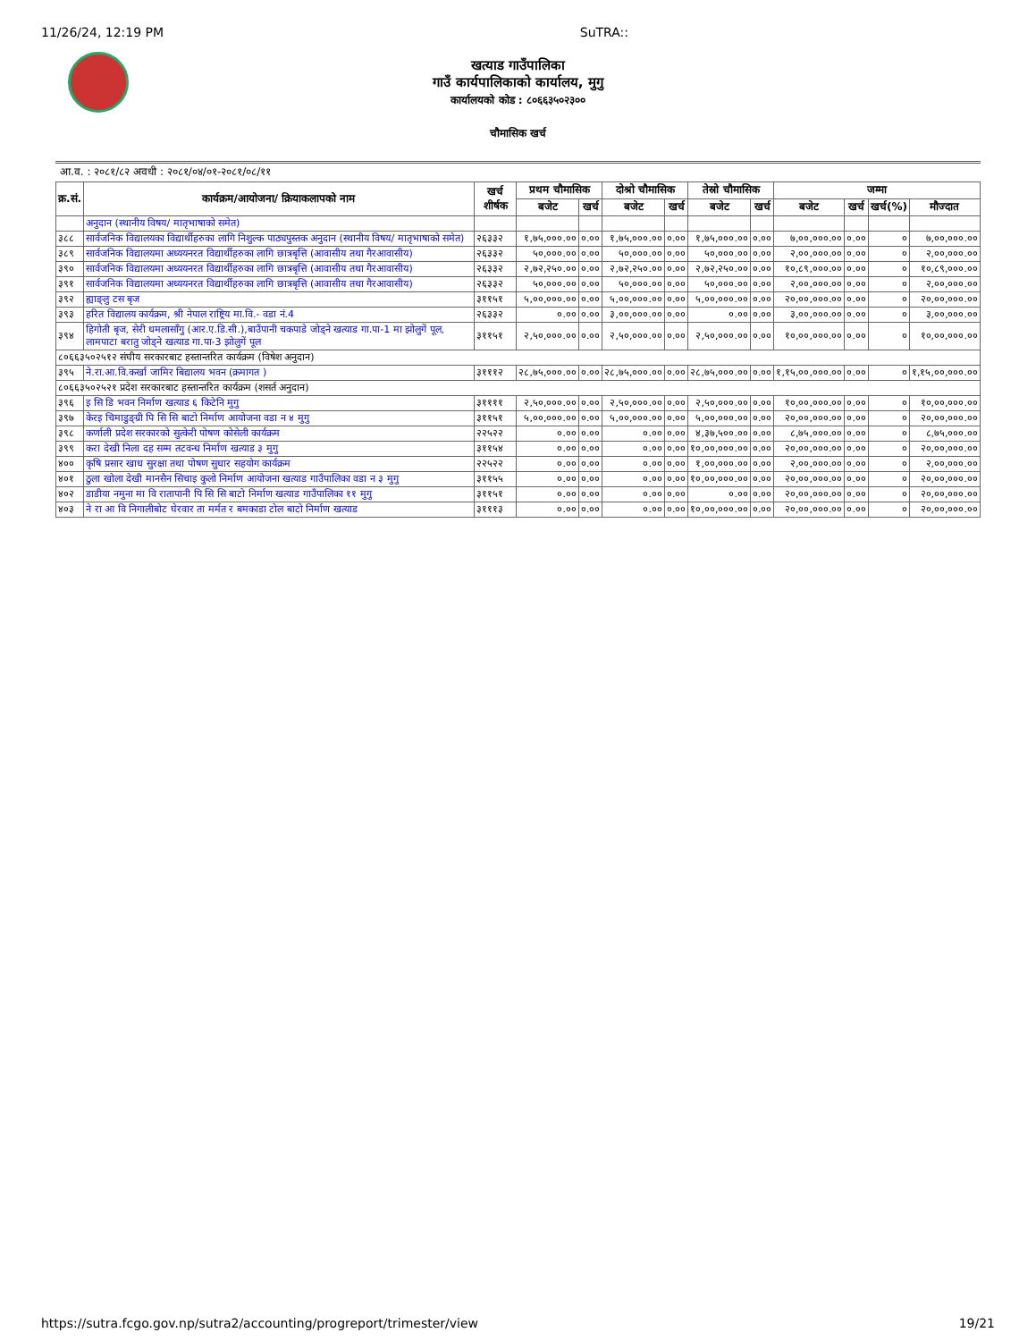11/26/24, 12:19 PM SuTRA::
खत्याड गाउँपालिका
गाउँ कार्यपालिकाको कार्यालय, मुगु
कार्यालयको कोड : ८०६६३५०२३००
चौमासिक खर्च
आ.व. : २०८१/८२ अवधी : २०८१/०४/०१-२०८१/०८/११
| क्र.सं. | कार्यक्रम/आयोजना/ क्रियाकलापको नाम | खर्च शीर्षक | प्रथम चौमासिक | | दोश्रो चौमासिक | | तेस्रो चौमासिक | | जम्मा | | | |
| --- | --- | --- | --- | --- | --- | --- | --- | --- | --- | --- | --- | --- |
| | | | बजेट | खर्च | बजेट | खर्च | बजेट | खर्च | बजेट | खर्च | खर्च(%) | मौज्दात |
| | अनुदान (स्थानीय विषय/ मातृभाषाको समेत) | | | | | | | | | | | |
| ३८८ | सार्वजनिक विद्यालयका विद्यार्थीहरुका लागि निशुल्क पाठ्यपुस्तक अनुदान (स्थानीय विषय/ मातृभाषाको समेत) | २६३३२ | १,७५,०००.०० | ०.०० | १,७५,०००.०० | ०.०० | १,७५,०००.०० | ०.०० | ७,००,०००.०० | ०.०० | ० | ७,००,०००.०० |
| ३८९ | सार्वजनिक विद्यालयमा अध्ययनरत विद्यार्थीहरुका लागि छात्रबृत्ति (आवासीय तथा गैरआवासीय) | २६३३२ | ५०,०००.०० | ०.०० | ५०,०००.०० | ०.०० | ५०,०००.०० | ०.०० | २,००,०००.०० | ०.०० | ० | २,००,०००.०० |
| ३९० | सार्वजनिक विद्यालयमा अध्ययनरत विद्यार्थीहरुका लागि छात्रबृत्ति (आवासीय तथा गैरआवासीय) | २६३३२ | २,७२,२५०.०० | ०.०० | २,७२,२५०.०० | ०.०० | २,७२,२५०.०० | ०.०० | १०,८९,०००.०० | ०.०० | ० | १०,८९,०००.०० |
| ३९१ | सार्वजनिक विद्यालयमा अध्ययनरत विद्यार्थीहरुका लागि छात्रबृत्ति (आवासीय तथा गैरआवासीय) | २६३३२ | ५०,०००.०० | ०.०० | ५०,०००.०० | ०.०० | ५०,०००.०० | ०.०० | २,००,०००.०० | ०.०० | ० | २,००,०००.०० |
| ३९२ | ह्याङ्लु टस बृज | ३११५१ | ५,००,०००.०० | ०.०० | ५,००,०००.०० | ०.०० | ५,००,०००.०० | ०.०० | २०,००,०००.०० | ०.०० | ० | २०,००,०००.०० |
| ३९३ | हरित विद्यालय कार्यक्रम, श्री नेपाल राष्ट्रिय मा.वि.- वडा नं.4 | २६३३२ | ०.०० | ०.०० | ३,००,०००.०० | ०.०० | ०.०० | ०.०० | ३,००,०००.०० | ०.०० | ० | ३,००,०००.०० |
| ३९४ | हिगोती बृज, सेरी धमलासाँगु (आर.ए.डि.सी.),बाउँपानी चकपाडे जोड्ने खत्याड गा.पा-1 मा झोलुगें पूल, लामपाटा बरातु जोड्ने खत्याड गा.पा-3 झोलुगें पूल | ३११५१ | २,५०,०००.०० | ०.०० | २,५०,०००.०० | ०.०० | २,५०,०००.०० | ०.०० | १०,००,०००.०० | ०.०० | ० | १०,००,०००.०० |
| ८०६६३५०२५१२ संघीय सरकारबाट हस्तान्तरित कार्यक्रम (विषेश अनुदान) | | | | | | | | | | | | |
| ३९५ | ने.रा.आ.वि.कर्खा जामिर बिद्यालय भवन (क्रमागत ) | ३१११२ | २८,७५,०००.०० | ०.०० | २८,७५,०००.०० | ०.०० | २८,७५,०००.०० | ०.०० | १,१५,००,०००.०० | ०.०० | ० | १,१५,००,०००.०० |
| ८०६६३५०२५२१ प्रदेश सरकारबाट हस्तान्तरित कार्यक्रम (शसर्त अनुदान) | | | | | | | | | | | | |
| ३९६ | इ सि डि भवन निर्माण खत्याड ६ किटेनि मुगु | ३११११ | २,५०,०००.०० | ०.०० | २,५०,०००.०० | ०.०० | २,५०,०००.०० | ०.०० | १०,००,०००.०० | ०.०० | ० | १०,००,०००.०० |
| ३९७ | केरइ चिमाडुङ्ग्री पि सि सि बाटो निर्माण आयोजना वडा न ४ मुगु | ३११५१ | ५,००,०००.०० | ०.०० | ५,००,०००.०० | ०.०० | ५,००,०००.०० | ०.०० | २०,००,०००.०० | ०.०० | ० | २०,००,०००.०० |
| ३९८ | कर्णाली प्रदेश सरकारको सुत्केरी पोषण कोसेली कार्यक्रम | २२५२२ | ०.०० | ०.०० | ०.०० | ०.०० | ४,३७,५००.०० | ०.०० | ८,७५,०००.०० | ०.०० | ० | ८,७५,०००.०० |
| ३९९ | करा देखी निला दह सम्म तटवन्ध निर्माण खत्याड ३ मुगु | ३११५४ | ०.०० | ०.०० | ०.०० | ०.०० | १०,००,०००.०० | ०.०० | २०,००,०००.०० | ०.०० | ० | २०,००,०००.०० |
| ४०० | कृषि प्रसार खाध सुरक्षा तथा पोषण सुधार सहयोग कार्यक्रम | २२५२२ | ०.०० | ०.०० | ०.०० | ०.०० | १,००,०००.०० | ०.०० | २,००,०००.०० | ०.०० | ० | २,००,०००.०० |
| ४०१ | ठुला खोला देखी मानसैन सिचाइ कुलो निर्माण आयोजना खत्याड गाउँपालिका वडा न ३ मुगु | ३११५५ | ०.०० | ०.०० | ०.०० | ०.०० | १०,००,०००.०० | ०.०० | २०,००,०००.०० | ०.०० | ० | २०,००,०००.०० |
| ४०२ | डाडीया नमुना मा वि रातापानी पि सि सि बाटो निर्माण खत्याड गाउँपालिका ११ मुगु | ३११५१ | ०.०० | ०.०० | ०.०० | ०.०० | ०.०० | ०.०० | २०,००,०००.०० | ०.०० | ० | २०,००,०००.०० |
| ४०३ | ने रा आ वि निगालीबोट घेरवार ता मर्मत र बमकाडा टोल बाटो निर्माण खत्याड | ३१११३ | ०.०० | ०.०० | ०.०० | ०.०० | १०,००,०००.०० | ०.०० | २०,००,०००.०० | ०.०० | ० | २०,००,०००.०० |
https://sutra.fcgo.gov.np/sutra2/accounting/progreport/trimester/view 19/21